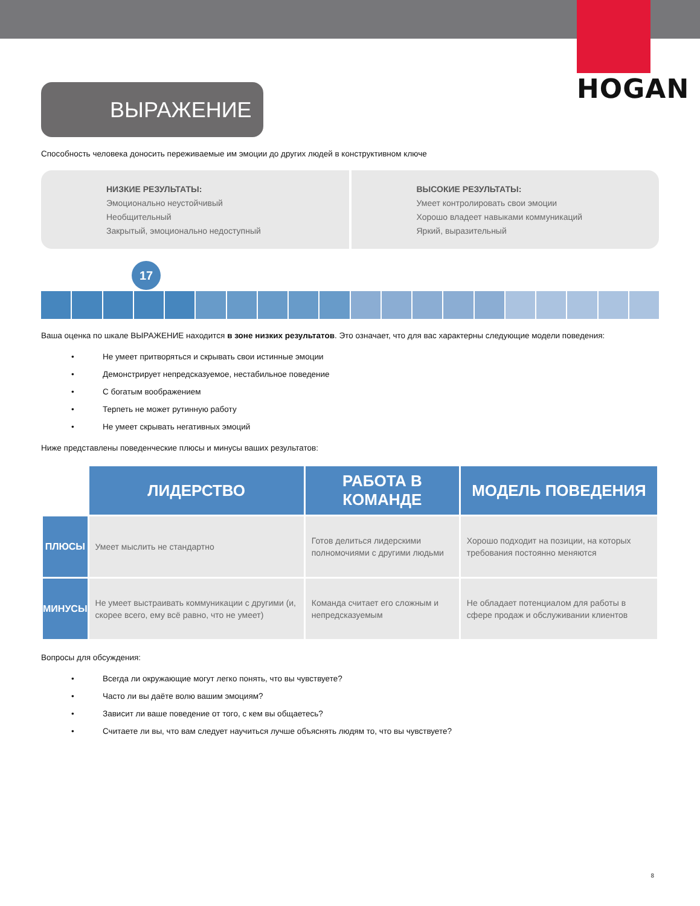HOGAN
ВЫРАЖЕНИЕ
Способность человека доносить переживаемые им эмоции до других людей в конструктивном ключе
НИЗКИЕ РЕЗУЛЬТАТЫ:
Эмоционально неустойчивый
Необщительный
Закрытый, эмоционально недоступный
ВЫСОКИЕ РЕЗУЛЬТАТЫ:
Умеет контролировать свои эмоции
Хорошо владеет навыками коммуникаций
Яркий, выразительный
17
Ваша оценка по шкале ВЫРАЖЕНИЕ находится в зоне низких результатов. Это означает, что для вас характерны следующие модели поведения:
• Не умеет притворяться и скрывать свои истинные эмоции
• Демонстрирует непредсказуемое, нестабильное поведение
• С богатым воображением
• Терпеть не может рутинную работу
• Не умеет скрывать негативных эмоций
Ниже представлены поведенческие плюсы и минусы ваших результатов:
| | ЛИДЕРСТВО | РАБОТА В КОМАНДЕ | МОДЕЛЬ ПОВЕДЕНИЯ |
| ПЛЮСЫ | Умеет мыслить не стандартно | Готов делиться лидерскими полномочиями с другими людьми | Хорошо подходит на позиции, на которых требования постоянно меняются |
| МИНУСЫ | Не умеет выстраивать коммуникации с другими (и, скорее всего, ему всё равно, что не умеет) | Команда считает его сложным и непредсказуемым | Не обладает потенциалом для работы в сфере продаж и обслуживании клиентов |
Вопросы для обсуждения:
• Всегда ли окружающие могут легко понять, что вы чувствуете?
• Часто ли вы даёте волю вашим эмоциям?
• Зависит ли ваше поведение от того, с кем вы общаетесь?
• Считаете ли вы, что вам следует научиться лучше объяснять людям то, что вы чувствуете?
8